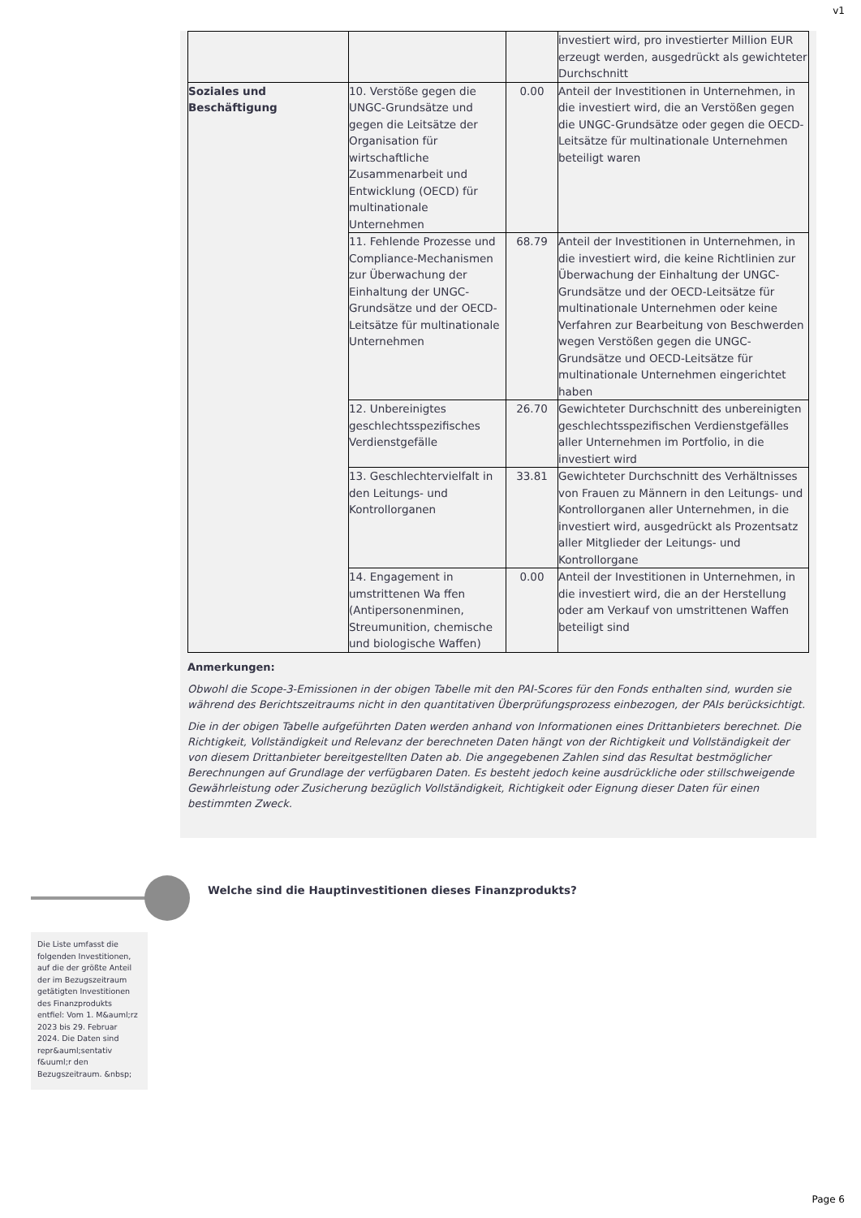v1
| | | | investiert wird, pro investierter Million EUR erzeugt werden, ausgedrückt als gewichteter Durchschnitt |
| Soziales und Beschäftigung | 10. Verstöße gegen die UNGC-Grundsätze und gegen die Leitsätze der Organisation für wirtschaftliche Zusammenarbeit und Entwicklung (OECD) für multinationale Unternehmen | 0.00 | Anteil der Investitionen in Unternehmen, in die investiert wird, die an Verstößen gegen die UNGC-Grundsätze oder gegen die OECD- Leitsätze für multinationale Unternehmen beteiligt waren |
| | 11. Fehlende Prozesse und Compliance-Mechanismen zur Überwachung der Einhaltung der UNGC-Grundsätze und der OECD-Leitsätze für multinationale Unternehmen | 68.79 | Anteil der Investitionen in Unternehmen, in die investiert wird, die keine Richtlinien zur Überwachung der Einhaltung der UNGC-Grundsätze und der OECD-Leitsätze für multinationale Unternehmen oder keine Verfahren zur Bearbeitung von Beschwerden wegen Verstößen gegen die UNGC-Grundsätze und OECD-Leitsätze für multinationale Unternehmen eingerichtet haben |
| | 12. Unbereinigtes geschlechtsspezifisches Verdienstgefälle | 26.70 | Gewichteter Durchschnitt des unbereinigten geschlechtsspezifischen Verdienstgefälles aller Unternehmen im Portfolio, in die investiert wird |
| | 13. Geschlechtervielfalt in den Leitungs- und Kontrollorganen | 33.81 | Gewichteter Durchschnitt des Verhältnisses von Frauen zu Männern in den Leitungs- und Kontrollorganen aller Unternehmen, in die investiert wird, ausgedrückt als Prozentsatz aller Mitglieder der Leitungs- und Kontrollorgane |
| | 14. Engagement in umstrittenen Wa ffen (Antipersonenminen, Streumunition, chemische und biologische Waffen) | 0.00 | Anteil der Investitionen in Unternehmen, in die investiert wird, die an der Herstellung oder am Verkauf von umstrittenen Waffen beteiligt sind |
Anmerkungen:
Obwohl die Scope-3-Emissionen in der obigen Tabelle mit den PAI-Scores für den Fonds enthalten sind, wurden sie während des Berichtszeitraums nicht in den quantitativen Überprüfungsprozess einbezogen, der PAIs berücksichtigt.
Die in der obigen Tabelle aufgeführten Daten werden anhand von Informationen eines Drittanbieters berechnet. Die Richtigkeit, Vollständigkeit und Relevanz der berechneten Daten hängt von der Richtigkeit und Vollständigkeit der von diesem Drittanbieter bereitgestellten Daten ab. Die angegebenen Zahlen sind das Resultat bestmöglicher Berechnungen auf Grundlage der verfügbaren Daten. Es besteht jedoch keine ausdrückliche oder stillschweigende Gewährleistung oder Zusicherung bezüglich Vollständigkeit, Richtigkeit oder Eignung dieser Daten für einen bestimmten Zweck.
Welche sind die Hauptinvestitionen dieses Finanzprodukts?
Die Liste umfasst die folgenden Investitionen, auf die der größte Anteil der im Bezugszeitraum getätigten Investitionen des Finanzprodukts entfiel: Vom 1. M&auml;rz 2023 bis 29. Februar 2024. Die Daten sind repr&auml;sentativ f&uuml;r den Bezugszeitraum. &nbsp;
Page 6